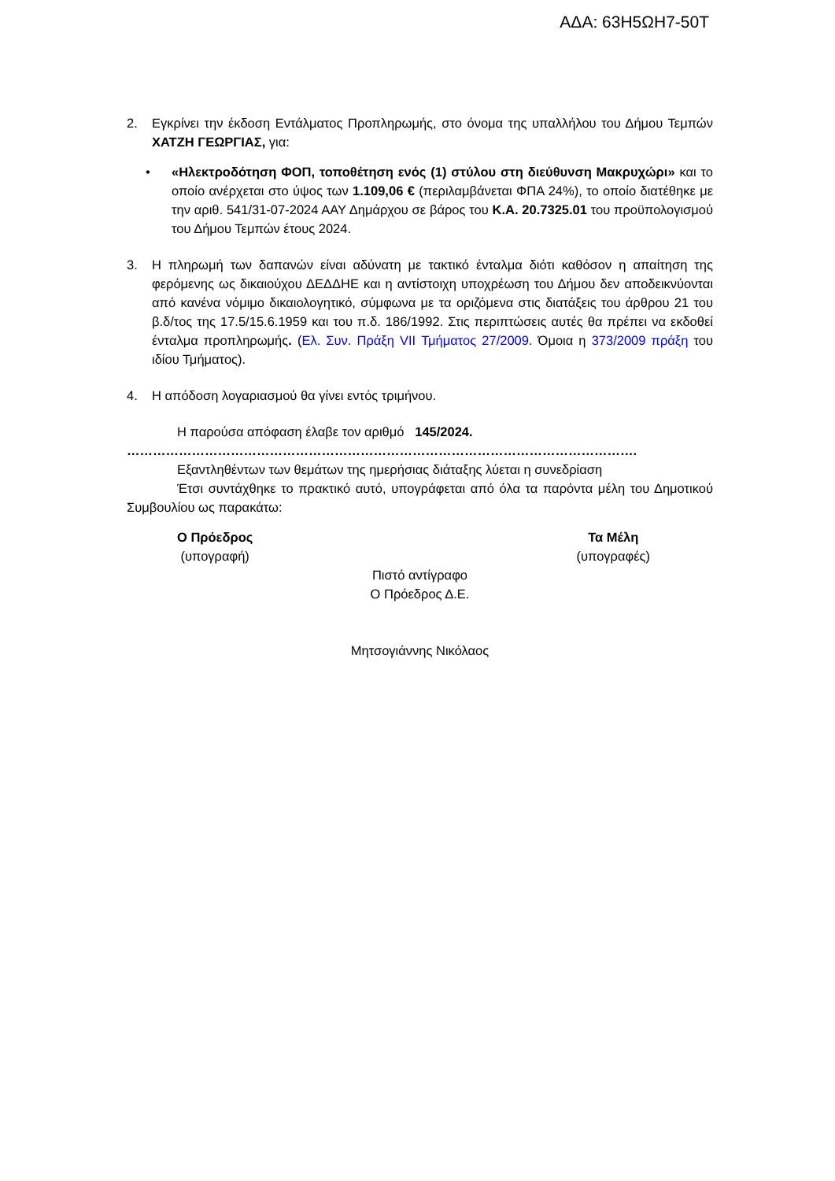ΑΔΑ: 63Η5ΩΗ7-50Τ
2. Εγκρίνει την έκδοση Εντάλματος Προπληρωμής, στο όνομα της υπαλλήλου του Δήμου Τεμπών ΧΑΤΖΗ ΓΕΩΡΓΙΑΣ, για:
• «Ηλεκτροδότηση ΦΟΠ, τοποθέτηση ενός (1) στύλου στη διεύθυνση Μακρυχώρι» και το οποίο ανέρχεται στο ύψος των 1.109,06 € (περιλαμβάνεται ΦΠΑ 24%), το οποίο διατέθηκε με την αριθ. 541/31-07-2024 ΑΑΥ Δημάρχου σε βάρος του Κ.Α. 20.7325.01 του προϋπολογισμού του Δήμου Τεμπών έτους 2024.
3. Η πληρωμή των δαπανών είναι αδύνατη με τακτικό ένταλμα διότι καθόσον η απαίτηση της φερόμενης ως δικαιούχου ΔΕΔΔΗΕ και η αντίστοιχη υποχρέωση του Δήμου δεν αποδεικνύονται από κανένα νόμιμο δικαιολογητικό, σύμφωνα με τα οριζόμενα στις διατάξεις του άρθρου 21 του β.δ/τος της 17.5/15.6.1959 και του π.δ. 186/1992. Στις περιπτώσεις αυτές θα πρέπει να εκδοθεί ένταλμα προπληρωμής. (Ελ. Συν. Πράξη VII Τμήματος 27/2009. Όμοια η 373/2009 πράξη του ιδίου Τμήματος).
4. Η απόδοση λογαριασμού θα γίνει εντός τριμήνου.
Η παρούσα απόφαση έλαβε τον αριθμό 145/2024.
……………………………………………………………………………………………………….
Εξαντληθέντων των θεμάτων της ημερήσιας διάταξης λύεται η συνεδρίαση
Έτσι συντάχθηκε το πρακτικό αυτό, υπογράφεται από όλα τα παρόντα μέλη του Δημοτικού Συμβουλίου ως παρακάτω:
Ο Πρόεδρος
(υπογραφή)
Τα Μέλη
(υπογραφές)
Πιστό αντίγραφο
Ο Πρόεδρος Δ.Ε.
Μητσογιάννης Νικόλαος